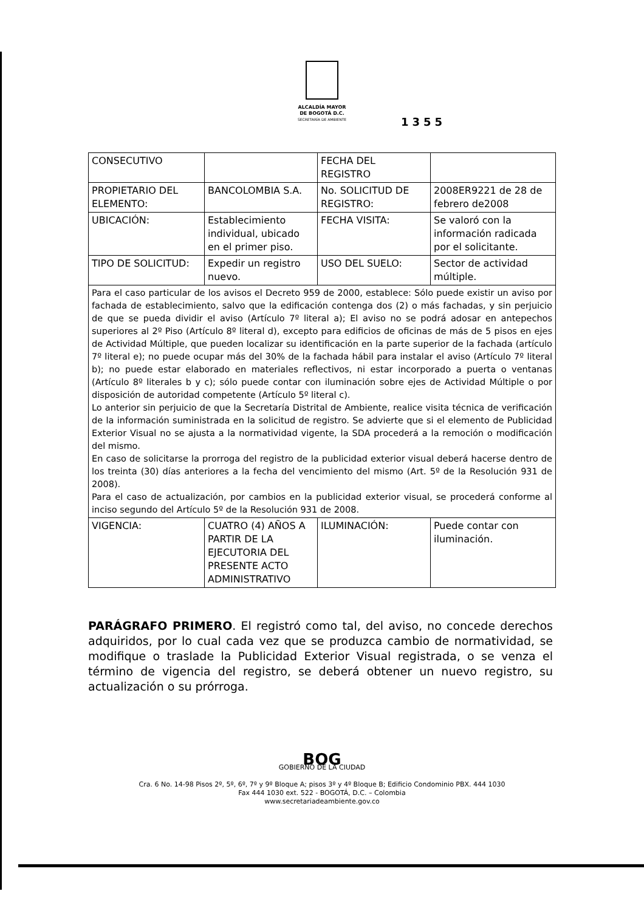ALCALDÍA MAYOR
DE BOGOTÁ D.C.
SECRETARÍA DE AMBIENTE
1355
| CONSECUTIVO | | FECHA DEL REGISTRO | |
| PROPIETARIO DEL ELEMENTO: | BANCOLOMBIA S.A. | No. SOLICITUD DE REGISTRO: | 2008ER9221 de 28 de febrero de2008 |
| UBICACIÓN: | Establecimiento individual, ubicado en el primer piso. | FECHA VISITA: | Se valoró con la información radicada por el solicitante. |
| TIPO DE SOLICITUD: | Expedir un registro nuevo. | USO DEL SUELO: | Sector de actividad múltiple. |
| Para el caso particular de los avisos el Decreto 959 de 2000, establece: Sólo puede existir un aviso por fachada de establecimiento, salvo que la edificación contenga dos (2) o más fachadas, y sin perjuicio de que se pueda dividir el aviso (Artículo 7º literal a); El aviso no se podrá adosar en antepechos superiores al 2º Piso (Artículo 8º literal d), excepto para edificios de oficinas de más de 5 pisos en ejes de Actividad Múltiple, que pueden localizar su identificación en la parte superior de la fachada (artículo 7º literal e); no puede ocupar más del 30% de la fachada hábil para instalar el aviso (Artículo 7º literal b); no puede estar elaborado en materiales reflectivos, ni estar incorporado a puerta o ventanas (Artículo 8º literales b y c); sólo puede contar con iluminación sobre ejes de Actividad Múltiple o por disposición de autoridad competente (Artículo 5º literal c). Lo anterior sin perjuicio de que la Secretaría Distrital de Ambiente, realice visita técnica de verificación de la información suministrada en la solicitud de registro. Se advierte que si el elemento de Publicidad Exterior Visual no se ajusta a la normatividad vigente, la SDA procederá a la remoción o modificación del mismo. En caso de solicitarse la prorroga del registro de la publicidad exterior visual deberá hacerse dentro de los treinta (30) días anteriores a la fecha del vencimiento del mismo (Art. 5º de la Resolución 931 de 2008). Para el caso de actualización, por cambios en la publicidad exterior visual, se procederá conforme al inciso segundo del Artículo 5º de la Resolución 931 de 2008. | | | |
| VIGENCIA: | CUATRO (4) AÑOS A PARTIR DE LA EJECUTORIA DEL PRESENTE ACTO ADMINISTRATIVO | ILUMINACIÓN: | Puede contar con iluminación. |
PARÁGRAFO PRIMERO. El registró como tal, del aviso, no concede derechos adquiridos, por lo cual cada vez que se produzca cambio de normatividad, se modifique o traslade la Publicidad Exterior Visual registrada, o se venza el término de vigencia del registro, se deberá obtener un nuevo registro, su actualización o su prórroga.
BOG
GOBIERNO DE LA CIUDAD
Cra. 6 No. 14-98 Pisos 2º, 5º, 6º, 7º y 9º Bloque A; pisos 3º y 4º Bloque B; Edificio Condominio PBX. 444 1030
Fax 444 1030 ext. 522 - BOGOTÁ, D.C. – Colombia
www.secretariadeambiente.gov.co